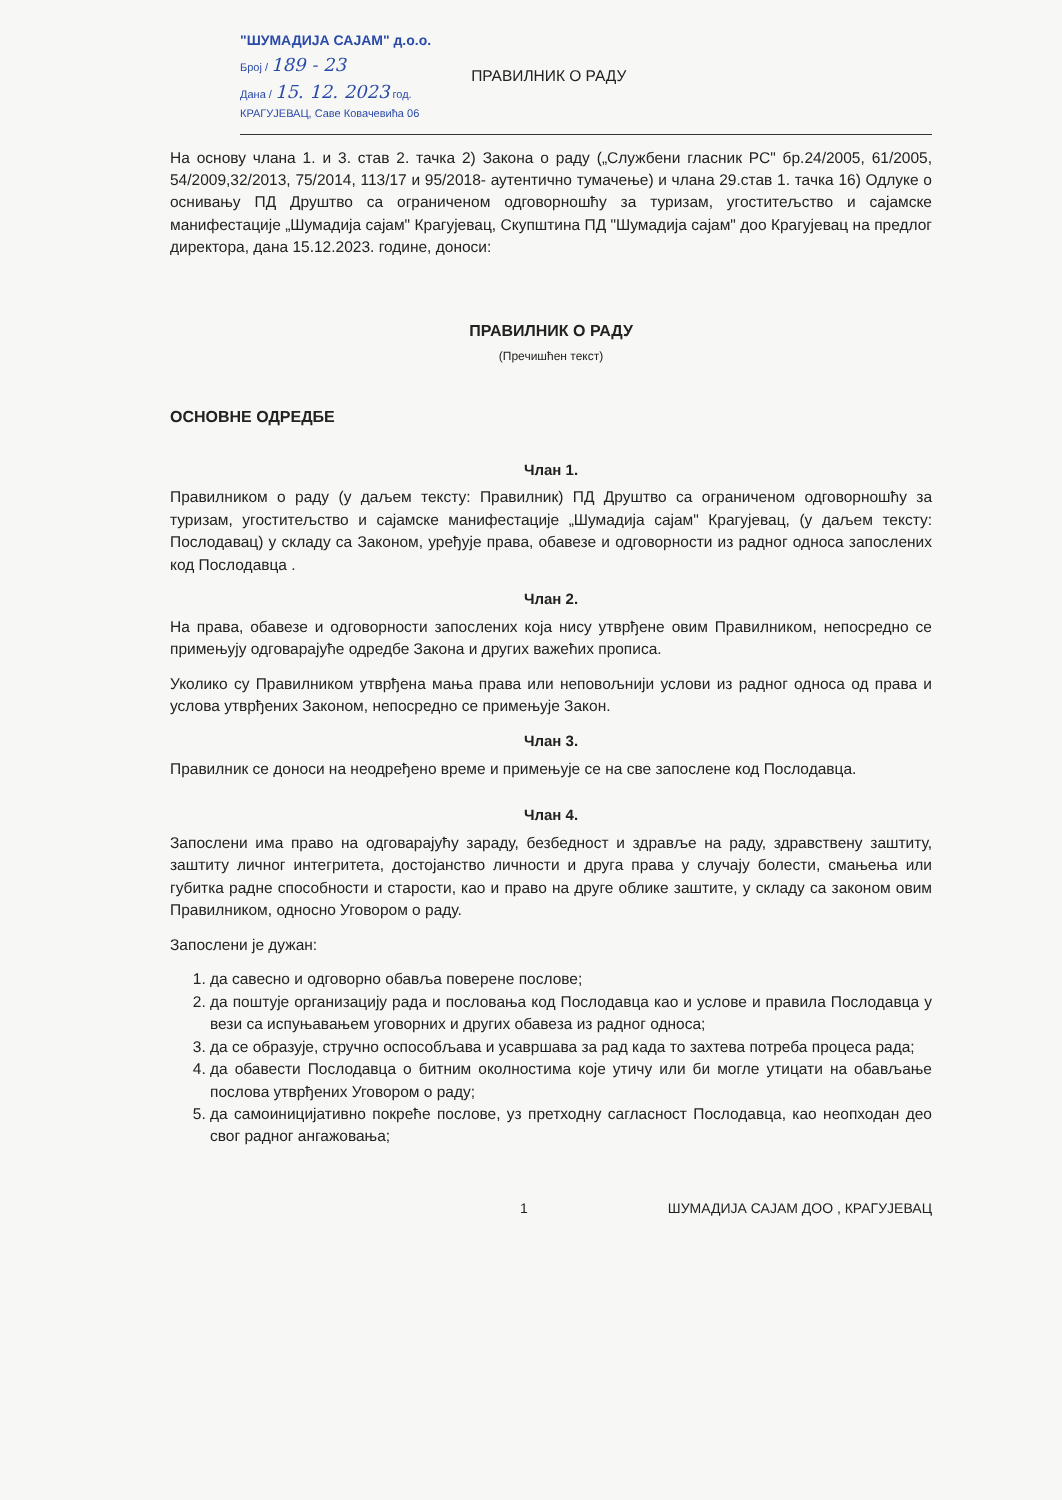"ШУМАДИЈА САЈАМ" д.о.о.
Број / 189 - 23
Дана / 15. 12. 2023 год.
КРАГУЈЕВАЦ, Саве Ковачевића 06
ПРАВИЛНИК О РАДУ
На основу члана 1. и 3. став 2. тачка 2) Закона о раду („Службени гласник РС" бр.24/2005, 61/2005, 54/2009,32/2013, 75/2014, 113/17 и 95/2018- аутентично тумачење) и члана 29.став 1. тачка 16) Одлуке о оснивању ПД Друштво са ограниченом одговорношћу за туризам, угоститељство и сајамске манифестације „Шумадија сајам" Крагујевац, Скупштина ПД "Шумадија сајам" доо Крагујевац на предлог директора, дана 15.12.2023. године, доноси:
ПРАВИЛНИК О РАДУ
(Пречишћен текст)
ОСНОВНЕ ОДРЕДБЕ
Члан 1.
Правилником о раду (у даљем тексту: Правилник) ПД Друштво са ограниченом одговорношћу за туризам, угоститељство и сајамске манифестације „Шумадија сајам" Крагујевац, (у даљем тексту: Послодавац) у складу са Законом, уређује права, обавезе и одговорности из радног односа запослених код Послодавца .
Члан 2.
На права, обавезе и одговорности запослених која нису утврђене овим Правилником, непосредно се примењују одговарајуће одредбе Закона и других важећих прописа.
Уколико су Правилником утврђена мања права или неповољнији услови из радног односа од права и услова утврђених Законом, непосредно се примењује Закон.
Члан 3.
Правилник се доноси на неодређено време и примењује се на све запослене код Послодавца.
Члан 4.
Запослени има право на одговарајућу зараду, безбедност и здравље на раду, здравствену заштиту, заштиту личног интегритета, достојанство личности и друга права у случају болести, смањења или губитка радне способности и старости, као и право на друге облике заштите, у складу са законом овим Правилником, односно Уговором о раду.
Запослени је дужан:
1. да савесно и одговорно обавља поверене послове;
2. да поштује организацију рада и пословања код Послодавца као и услове и правила Послодавца у вези са испуњавањем уговорних и других обавеза из радног односа;
3. да се образује, стручно оспособљава и усавршава за рад када то захтева потреба процеса рада;
4. да обавести Послодавца о битним околностима које утичу или би могле утицати на обављање послова утврђених Уговором о раду;
5. да самоиницијативно покреће послове, уз претходну сагласност Послодавца, као неопходан део свог радног ангажовања;
1 ШУМАДИЈА САЈАМ ДОО , КРАГУЈЕВАЦ